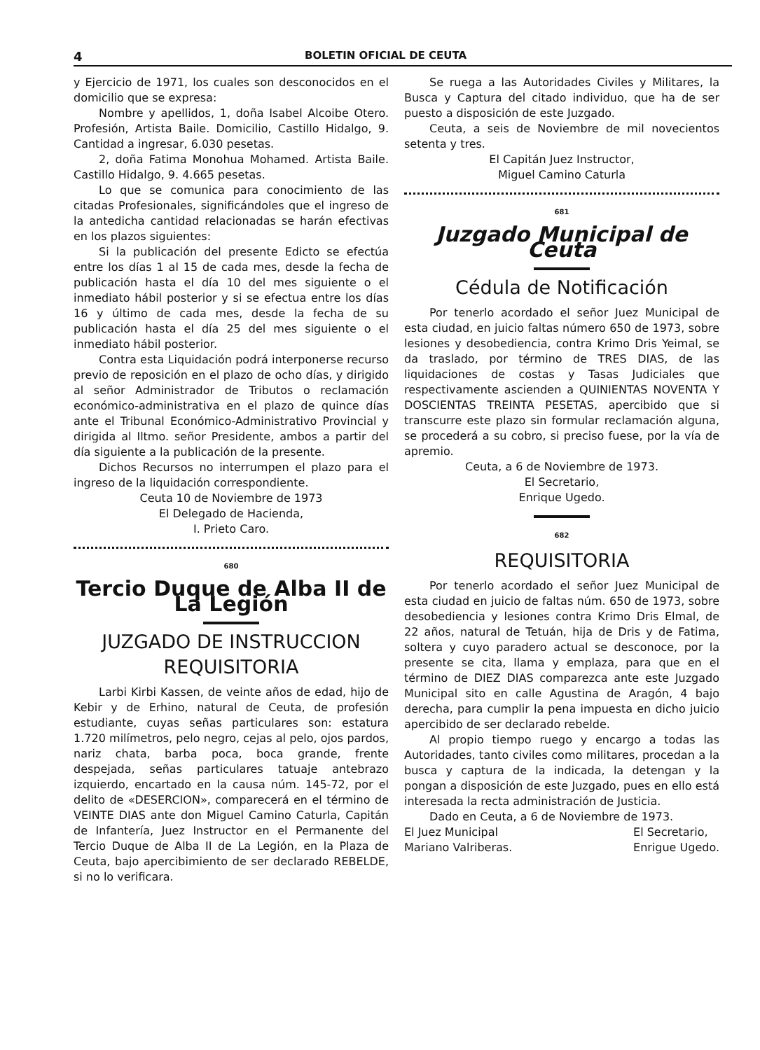4 BOLETIN OFICIAL DE CEUTA
y Ejercicio de 1971, los cuales son desconocidos en el domicilio que se expresa:
Nombre y apellidos, 1, doña Isabel Alcoibe Otero. Profesión, Artista Baile. Domicilio, Castillo Hidalgo, 9. Cantidad a ingresar, 6.030 pesetas.
2, doña Fatima Monohua Mohamed. Artista Baile. Castillo Hidalgo, 9. 4.665 pesetas.
Lo que se comunica para conocimiento de las citadas Profesionales, significándoles que el ingreso de la antedicha cantidad relacionadas se harán efectivas en los plazos siguientes:
Si la publicación del presente Edicto se efectúa entre los días 1 al 15 de cada mes, desde la fecha de publicación hasta el día 10 del mes siguiente o el inmediato hábil posterior y si se efectua entre los días 16 y último de cada mes, desde la fecha de su publicación hasta el día 25 del mes siguiente o el inmediato hábil posterior.
Contra esta Liquidación podrá interponerse recurso previo de reposición en el plazo de ocho días, y dirigido al señor Administrador de Tributos o reclamación económico-administrativa en el plazo de quince días ante el Tribunal Económico-Administrativo Provincial y dirigida al Iltmo. señor Presidente, ambos a partir del día siguiente a la publicación de la presente.
Dichos Recursos no interrumpen el plazo para el ingreso de la liquidación correspondiente.
Ceuta 10 de Noviembre de 1973
El Delegado de Hacienda,
I. Prieto Caro.
680
Tercio Duque de Alba II de La Legión
JUZGADO DE INSTRUCCION
REQUISITORIA
Larbi Kirbi Kassen, de veinte años de edad, hijo de Kebir y de Erhino, natural de Ceuta, de profesión estudiante, cuyas señas particulares son: estatura 1.720 milímetros, pelo negro, cejas al pelo, ojos pardos, nariz chata, barba poca, boca grande, frente despejada, señas particulares tatuaje antebrazo izquierdo, encartado en la causa núm. 145-72, por el delito de «DESERCION», comparecerá en el término de VEINTE DIAS ante don Miguel Camino Caturla, Capitán de Infantería, Juez Instructor en el Permanente del Tercio Duque de Alba II de La Legión, en la Plaza de Ceuta, bajo apercibimiento de ser declarado REBELDE, si no lo verificara.
Se ruega a las Autoridades Civiles y Militares, la Busca y Captura del citado individuo, que ha de ser puesto a disposición de este Juzgado.
Ceuta, a seis de Noviembre de mil novecientos setenta y tres.
El Capitán Juez Instructor,
Miguel Camino Caturla
681
Juzgado Municipal de Ceuta
Cédula de Notificación
Por tenerlo acordado el señor Juez Municipal de esta ciudad, en juicio faltas número 650 de 1973, sobre lesiones y desobediencia, contra Krimo Dris Yeimal, se da traslado, por término de TRES DIAS, de las liquidaciones de costas y Tasas Judiciales que respectivamente ascienden a QUINIENTAS NOVENTA Y DOSCIENTAS TREINTA PESETAS, apercibido que si transcurre este plazo sin formular reclamación alguna, se procederá a su cobro, si preciso fuese, por la vía de apremio.
Ceuta, a 6 de Noviembre de 1973.
El Secretario,
Enrique Ugedo.
682
REQUISITORIA
Por tenerlo acordado el señor Juez Municipal de esta ciudad en juicio de faltas núm. 650 de 1973, sobre desobediencia y lesiones contra Krimo Dris Elmal, de 22 años, natural de Tetuán, hija de Dris y de Fatima, soltera y cuyo paradero actual se desconoce, por la presente se cita, llama y emplaza, para que en el término de DIEZ DIAS comparezca ante este Juzgado Municipal sito en calle Agustina de Aragón, 4 bajo derecha, para cumplir la pena impuesta en dicho juicio apercibido de ser declarado rebelde.
Al propio tiempo ruego y encargo a todas las Autoridades, tanto civiles como militares, procedan a la busca y captura de la indicada, la detengan y la pongan a disposición de este Juzgado, pues en ello está interesada la recta administración de Justicia.
Dado en Ceuta, a 6 de Noviembre de 1973.
El Juez Municipal
Mariano Valriberas. El Secretario,
Enrigue Ugedo.